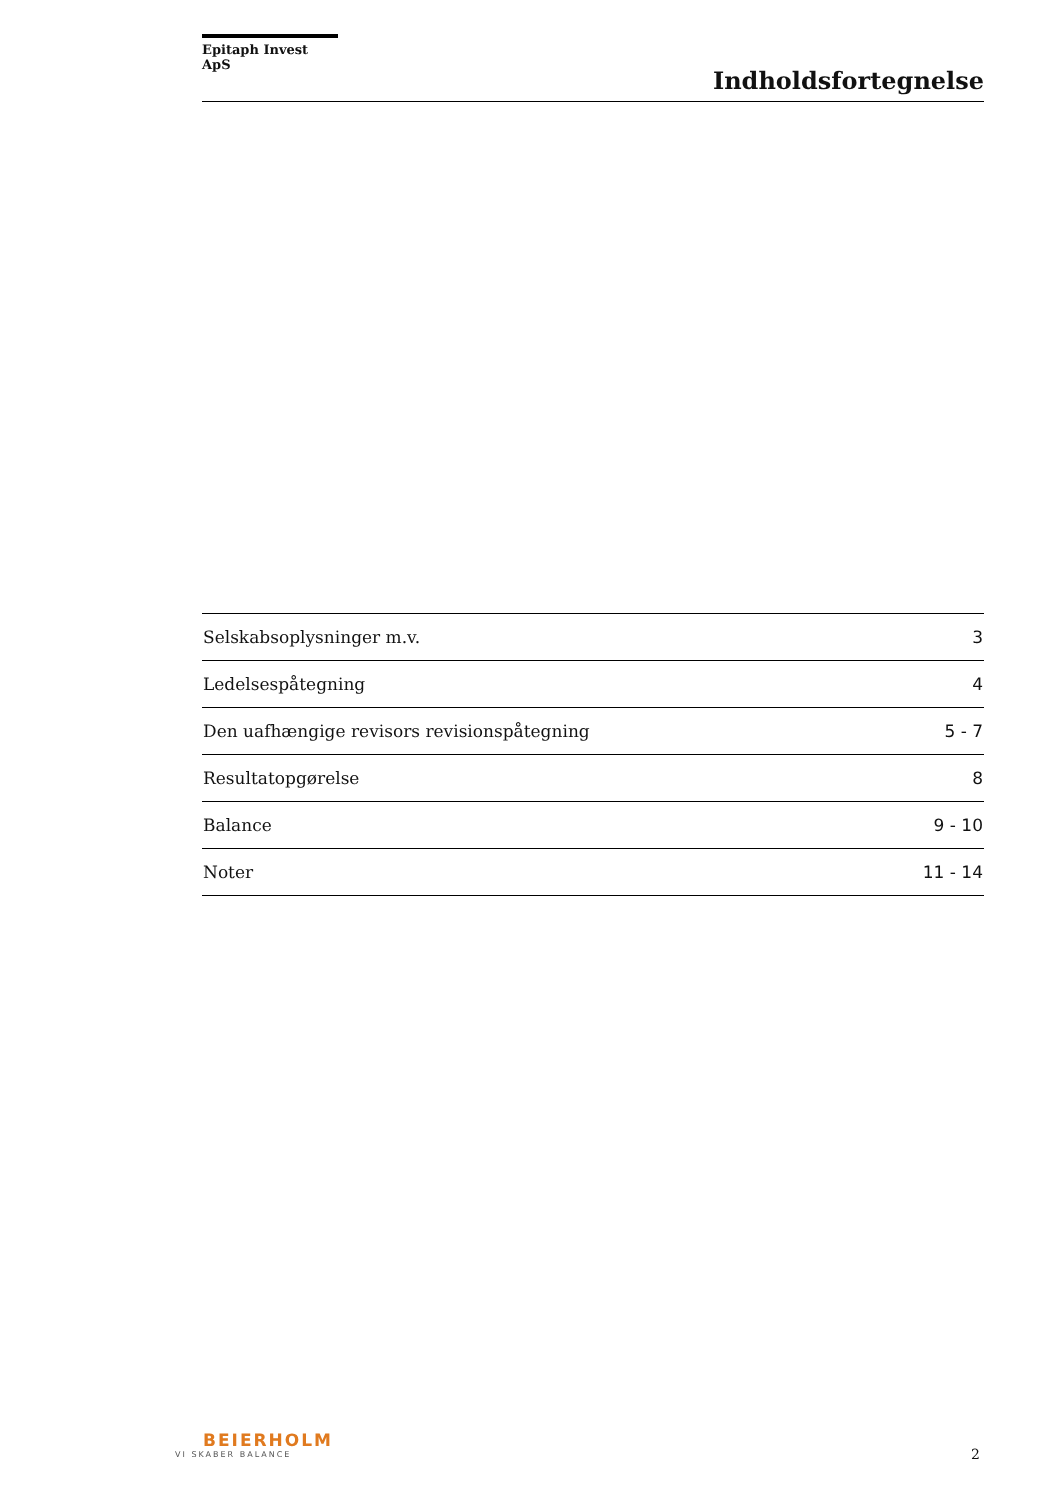Epitaph Invest ApS
Indholdsfortegnelse
| Selskabsoplysninger m.v. | 3 |
| Ledelsespåtegning | 4 |
| Den uafhængige revisors revisionspåtegning | 5 - 7 |
| Resultatopgørelse | 8 |
| Balance | 9 - 10 |
| Noter | 11 - 14 |
BEIERHOLM
VI SKABER BALANCE
2